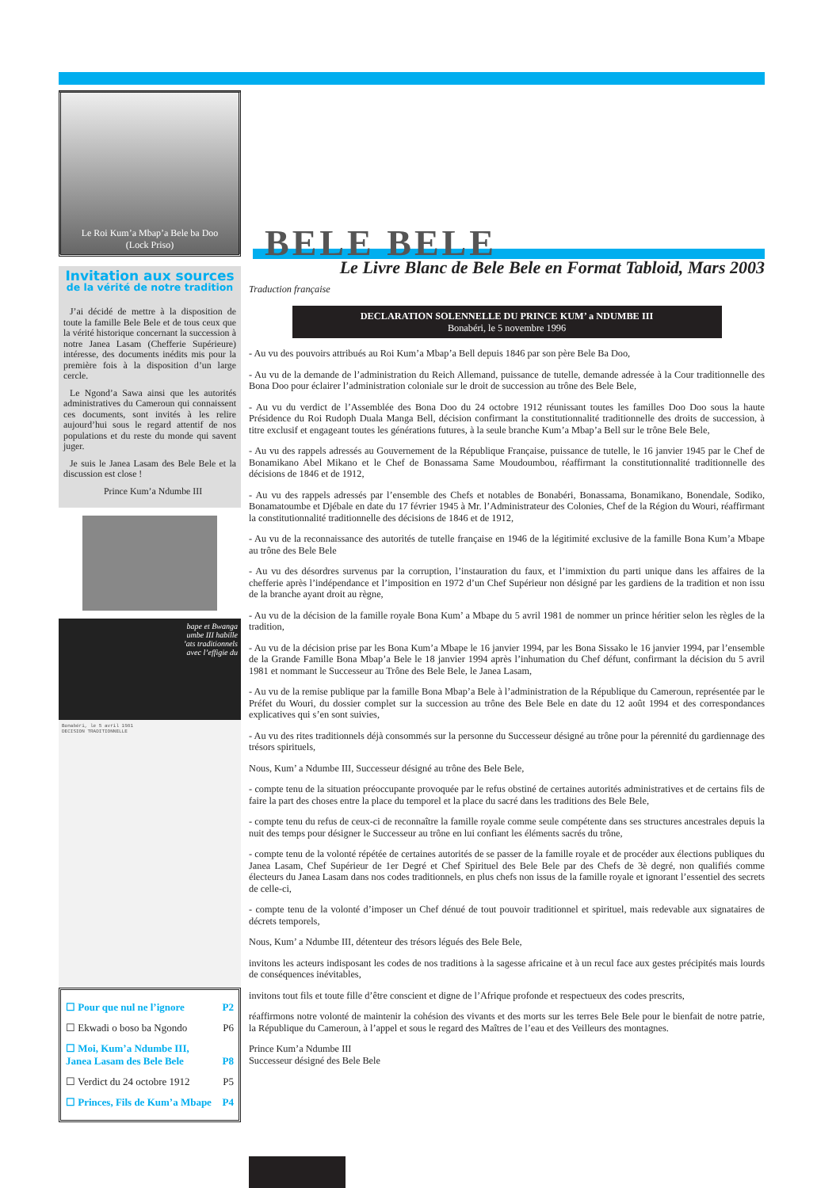Le Roi Kum’a Mbap’a Bele ba Doo
(Lock Priso)
Invitation aux sources
de la vérité de notre tradition
J’ai décidé de mettre à la disposition de toute la famille Bele Bele et de tous ceux que la vérité historique concernant la succession à notre Janea Lasam (Chefferie Supérieure) intéresse, des documents inédits mis pour la première fois à la disposition d’un large cercle.
Le Ngond’a Sawa ainsi que les autorités administratives du Cameroun qui connaissent ces documents, sont invités à les relire aujourd’hui sous le regard attentif de nos populations et du reste du monde qui savent juger.
Je suis le Janea Lasam des Bele Bele et la discussion est close !
Prince Kum’a Ndumbe III
bape et Bwanga
umbe III habille
’ats traditionnels
avec l’effigie du
Bonabéri, le 5 avril 1981
DECISION TRADITIONNELLE
☐ Pour que nul ne l’ignore P2
☐ Ekwadi o boso ba Ngondo P6
☐ Moi, Kum’a Ndumbe III,
Janea Lasam des Bele Bele
P8
☐ Verdict du 24 octobre 1912 P5
☐ Princes, Fils de Kum’a Mbape P4
BELE BELE
Le Livre Blanc de Bele Bele en Format Tabloid, Mars 2003
Traduction française
DECLARATION SOLENNELLE DU PRINCE KUM’ a NDUMBE III
Bonabéri, le 5 novembre 1996
- Au vu des pouvoirs attribués au Roi Kum’a Mbap’a Bell depuis 1846 par son père Bele Ba Doo,
- Au vu de la demande de l’administration du Reich Allemand, puissance de tutelle, demande adressée à la Cour traditionnelle des Bona Doo pour éclairer l’administration coloniale sur le droit de succession au trône des Bele Bele,
- Au vu du verdict de l’Assemblée des Bona Doo du 24 octobre 1912 réunissant toutes les familles Doo Doo sous la haute Présidence du Roi Rudoph Duala Manga Bell, décision confirmant la constitutionnalité traditionnelle des droits de succession, à titre exclusif et engageant toutes les générations futures, à la seule branche Kum’a Mbap’a Bell sur le trône Bele Bele,
- Au vu des rappels adressés au Gouvernement de la République Française, puissance de tutelle, le 16 janvier 1945 par le Chef de Bonamikano Abel Mikano et le Chef de Bonassama Same Moudoumbou, réaffirmant la constitutionnalité traditionnelle des décisions de 1846 et de 1912,
- Au vu des rappels adressés par l’ensemble des Chefs et notables de Bonabéri, Bonassama, Bonamikano, Bonendale, Sodiko, Bonamatoumbe et Djébale en date du 17 février 1945 à Mr. l’Administrateur des Colonies, Chef de la Région du Wouri, réaffirmant la constitutionnalité traditionnelle des décisions de 1846 et de 1912,
- Au vu de la reconnaissance des autorités de tutelle française en 1946 de la légitimité exclusive de la famille Bona Kum’a Mbape au trône des Bele Bele
- Au vu des désordres survenus par la corruption, l’instauration du faux, et l’immixtion du parti unique dans les affaires de la chefferie après l’indépendance et l’imposition en 1972 d’un Chef Supérieur non désigné par les gardiens de la tradition et non issu de la branche ayant droit au règne,
- Au vu de la décision de la famille royale Bona Kum’ a Mbape du 5 avril 1981 de nommer un prince héritier selon les règles de la tradition,
- Au vu de la décision prise par les Bona Kum’a Mbape le 16 janvier 1994, par les Bona Sissako le 16 janvier 1994, par l’ensemble de la Grande Famille Bona Mbap’a Bele le 18 janvier 1994 après l’inhumation du Chef défunt, confirmant la décision du 5 avril 1981 et nommant le Successeur au Trône des Bele Bele, le Janea Lasam,
- Au vu de la remise publique par la famille Bona Mbap’a Bele à l’administration de la République du Cameroun, représentée par le Préfet du Wouri, du dossier complet sur la succession au trône des Bele Bele en date du 12 août 1994 et des correspondances explicatives qui s’en sont suivies,
- Au vu des rites traditionnels déjà consommés sur la personne du Successeur désigné au trône pour la pérennité du gardiennage des trésors spirituels,
Nous, Kum’ a Ndumbe III, Successeur désigné au trône des Bele Bele,
- compte tenu de la situation préoccupante provoquée par le refus obstiné de certaines autorités administratives et de certains fils de faire la part des choses entre la place du temporel et la place du sacré dans les traditions des Bele Bele,
- compte tenu du refus de ceux-ci de reconnaître la famille royale comme seule compétente dans ses structures ancestrales depuis la nuit des temps pour désigner le Successeur au trône en lui confiant les éléments sacrés du trône,
- compte tenu de la volonté répétée de certaines autorités de se passer de la famille royale et de procéder aux élections publiques du Janea Lasam, Chef Supérieur de 1er Degré et Chef Spirituel des Bele Bele par des Chefs de 3è degré, non qualifiés comme électeurs du Janea Lasam dans nos codes traditionnels, en plus chefs non issus de la famille royale et ignorant l’essentiel des secrets de celle-ci,
- compte tenu de la volonté d’imposer un Chef dénué de tout pouvoir traditionnel et spirituel, mais redevable aux signataires de décrets temporels,
Nous, Kum’ a Ndumbe III, détenteur des trésors légués des Bele Bele,
invitons les acteurs indisposant les codes de nos traditions à la sagesse africaine et à un recul face aux gestes précipités mais lourds de conséquences inévitables,
invitons tout fils et toute fille d’être conscient et digne de l’Afrique profonde et respectueux des codes prescrits,
réaffirmons notre volonté de maintenir la cohésion des vivants et des morts sur les terres Bele Bele pour le bienfait de notre patrie, la République du Cameroun, à l’appel et sous le regard des Maîtres de l’eau et des Veilleurs des montagnes.
Prince Kum’a Ndumbe III
Successeur désigné des Bele Bele